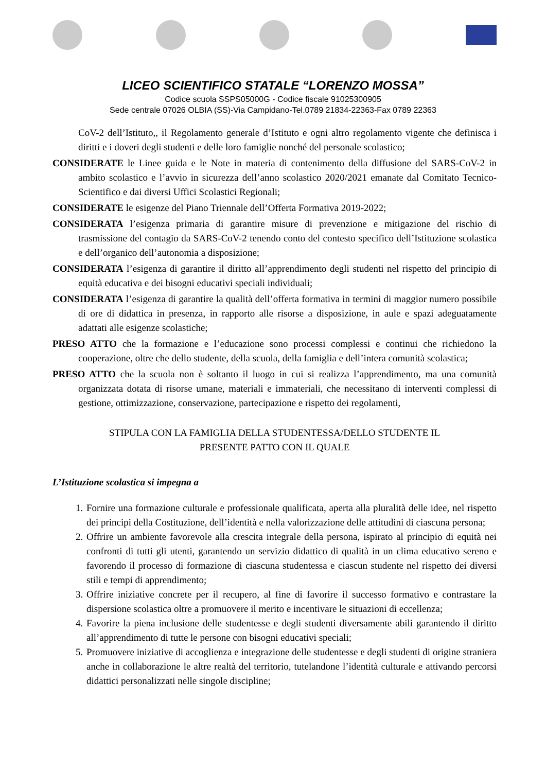LICEO SCIENTIFICO STATALE “LORENZO MOSSA”
Codice scuola SSPS05000G - Codice fiscale 91025300905
Sede centrale 07026 OLBIA (SS)-Via Campidano-Tel.0789 21834-22363-Fax 0789 22363
CoV-2 dell’Istituto,, il Regolamento generale d’Istituto e ogni altro regolamento vigente che definisca i diritti e i doveri degli studenti e delle loro famiglie nonché del personale scolastico;
CONSIDERATE le Linee guida e le Note in materia di contenimento della diffusione del SARS-CoV-2 in ambito scolastico e l’avvio in sicurezza dell’anno scolastico 2020/2021 emanate dal Comitato Tecnico-Scientifico e dai diversi Uffici Scolastici Regionali;
CONSIDERATE le esigenze del Piano Triennale dell’Offerta Formativa 2019-2022;
CONSIDERATA l’esigenza primaria di garantire misure di prevenzione e mitigazione del rischio di trasmissione del contagio da SARS-CoV-2 tenendo conto del contesto specifico dell’Istituzione scolastica e dell’organico dell’autonomia a disposizione;
CONSIDERATA l’esigenza di garantire il diritto all’apprendimento degli studenti nel rispetto del principio di equità educativa e dei bisogni educativi speciali individuali;
CONSIDERATA l’esigenza di garantire la qualità dell’offerta formativa in termini di maggior numero possibile di ore di didattica in presenza, in rapporto alle risorse a disposizione, in aule e spazi adeguatamente adattati alle esigenze scolastiche;
PRESO ATTO che la formazione e l’educazione sono processi complessi e continui che richiedono la cooperazione, oltre che dello studente, della scuola, della famiglia e dell’intera comunità scolastica;
PRESO ATTO che la scuola non è soltanto il luogo in cui si realizza l’apprendimento, ma una comunità organizzata dotata di risorse umane, materiali e immateriali, che necessitano di interventi complessi di gestione, ottimizzazione, conservazione, partecipazione e rispetto dei regolamenti,
STIPULA CON LA FAMIGLIA DELLA STUDENTESSA/DELLO STUDENTE IL
PRESENTE PATTO CON IL QUALE
L’Istituzione scolastica si impegna a
1. Fornire una formazione culturale e professionale qualificata, aperta alla pluralità delle idee, nel rispetto dei principi della Costituzione, dell’identità e nella valorizzazione delle attitudini di ciascuna persona;
2. Offrire un ambiente favorevole alla crescita integrale della persona, ispirato al principio di equità nei confronti di tutti gli utenti, garantendo un servizio didattico di qualità in un clima educativo sereno e favorendo il processo di formazione di ciascuna studentessa e ciascun studente nel rispetto dei diversi stili e tempi di apprendimento;
3. Offrire iniziative concrete per il recupero, al fine di favorire il successo formativo e contrastare la dispersione scolastica oltre a promuovere il merito e incentivare le situazioni di eccellenza;
4. Favorire la piena inclusione delle studentesse e degli studenti diversamente abili garantendo il diritto all’apprendimento di tutte le persone con bisogni educativi speciali;
5. Promuovere iniziative di accoglienza e integrazione delle studentesse e degli studenti di origine straniera anche in collaborazione le altre realtà del territorio, tutelandone l’identità culturale e attivando percorsi didattici personalizzati nelle singole discipline;